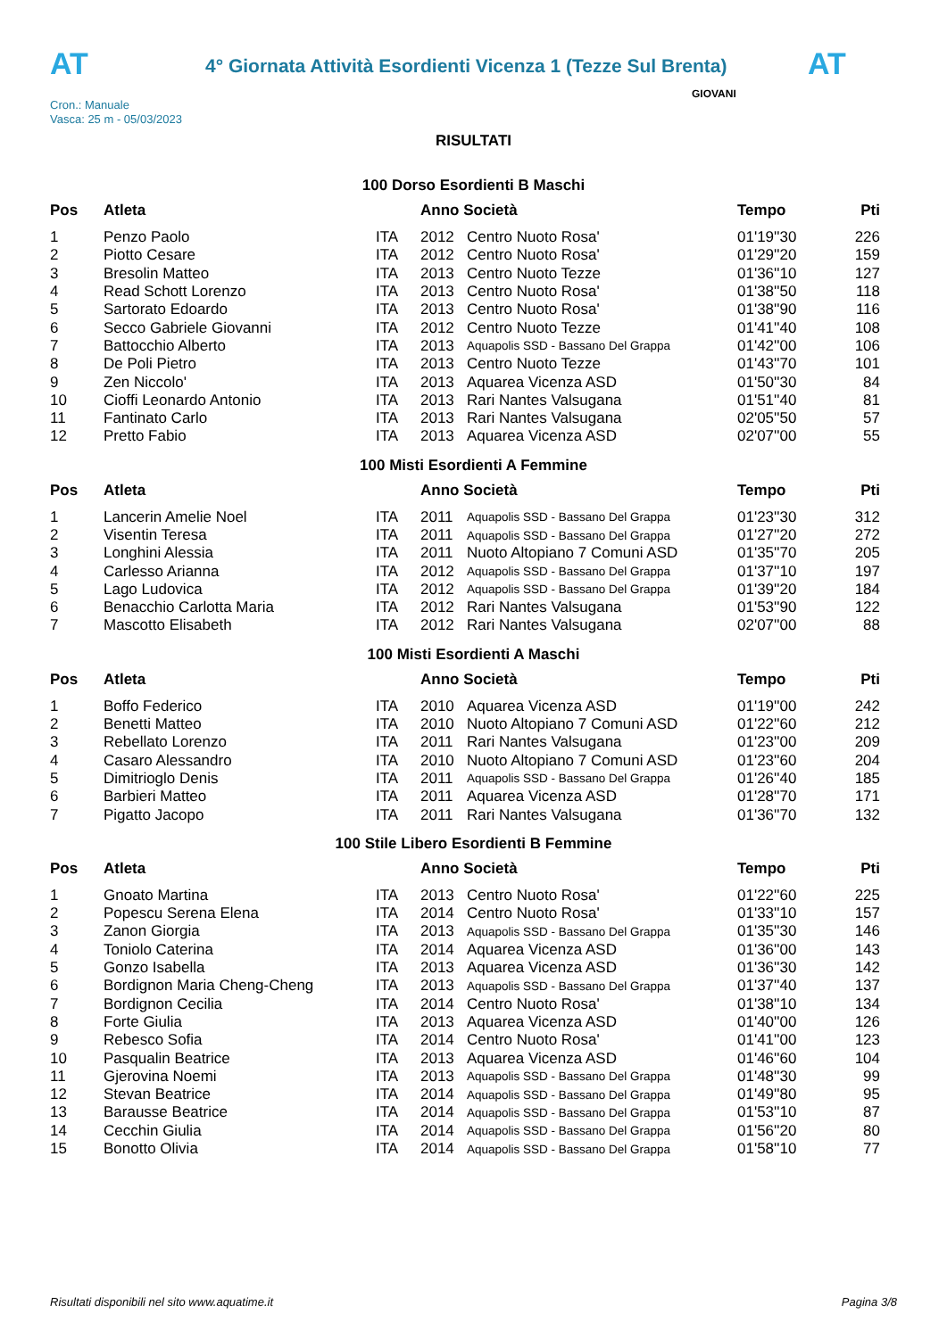AT
4° Giornata Attività Esordienti Vicenza 1 (Tezze Sul Brenta)
AT
Cron.: Manuale
Vasca: 25 m - 05/03/2023
GIOVANI
RISULTATI
100 Dorso Esordienti B Maschi
| Pos | Atleta | | Anno Società | | Tempo | Pti |
| --- | --- | --- | --- | --- | --- | --- |
| 1 | Penzo Paolo | ITA | 2012 | Centro Nuoto Rosa' | 01'19''30 | 226 |
| 2 | Piotto Cesare | ITA | 2012 | Centro Nuoto Rosa' | 01'29''20 | 159 |
| 3 | Bresolin Matteo | ITA | 2013 | Centro Nuoto Tezze | 01'36''10 | 127 |
| 4 | Read Schott Lorenzo | ITA | 2013 | Centro Nuoto Rosa' | 01'38''50 | 118 |
| 5 | Sartorato Edoardo | ITA | 2013 | Centro Nuoto Rosa' | 01'38''90 | 116 |
| 6 | Secco Gabriele Giovanni | ITA | 2012 | Centro Nuoto Tezze | 01'41''40 | 108 |
| 7 | Battocchio Alberto | ITA | 2013 | Aquapolis SSD - Bassano Del Grappa | 01'42''00 | 106 |
| 8 | De Poli Pietro | ITA | 2013 | Centro Nuoto Tezze | 01'43''70 | 101 |
| 9 | Zen Niccolo' | ITA | 2013 | Aquarea Vicenza ASD | 01'50''30 | 84 |
| 10 | Cioffi Leonardo Antonio | ITA | 2013 | Rari Nantes Valsugana | 01'51''40 | 81 |
| 11 | Fantinato Carlo | ITA | 2013 | Rari Nantes Valsugana | 02'05''50 | 57 |
| 12 | Pretto Fabio | ITA | 2013 | Aquarea Vicenza ASD | 02'07''00 | 55 |
100 Misti Esordienti A Femmine
| Pos | Atleta | | Anno Società | | Tempo | Pti |
| --- | --- | --- | --- | --- | --- | --- |
| 1 | Lancerin Amelie Noel | ITA | 2011 | Aquapolis SSD - Bassano Del Grappa | 01'23''30 | 312 |
| 2 | Visentin Teresa | ITA | 2011 | Aquapolis SSD - Bassano Del Grappa | 01'27''20 | 272 |
| 3 | Longhini Alessia | ITA | 2011 | Nuoto Altopiano 7 Comuni ASD | 01'35''70 | 205 |
| 4 | Carlesso Arianna | ITA | 2012 | Aquapolis SSD - Bassano Del Grappa | 01'37''10 | 197 |
| 5 | Lago Ludovica | ITA | 2012 | Aquapolis SSD - Bassano Del Grappa | 01'39''20 | 184 |
| 6 | Benacchio Carlotta Maria | ITA | 2012 | Rari Nantes Valsugana | 01'53''90 | 122 |
| 7 | Mascotto Elisabeth | ITA | 2012 | Rari Nantes Valsugana | 02'07''00 | 88 |
100 Misti Esordienti A Maschi
| Pos | Atleta | | Anno Società | | Tempo | Pti |
| --- | --- | --- | --- | --- | --- | --- |
| 1 | Boffo Federico | ITA | 2010 | Aquarea Vicenza ASD | 01'19''00 | 242 |
| 2 | Benetti Matteo | ITA | 2010 | Nuoto Altopiano 7 Comuni ASD | 01'22''60 | 212 |
| 3 | Rebellato Lorenzo | ITA | 2011 | Rari Nantes Valsugana | 01'23''00 | 209 |
| 4 | Casaro Alessandro | ITA | 2010 | Nuoto Altopiano 7 Comuni ASD | 01'23''60 | 204 |
| 5 | Dimitrioglo Denis | ITA | 2011 | Aquapolis SSD - Bassano Del Grappa | 01'26''40 | 185 |
| 6 | Barbieri Matteo | ITA | 2011 | Aquarea Vicenza ASD | 01'28''70 | 171 |
| 7 | Pigatto Jacopo | ITA | 2011 | Rari Nantes Valsugana | 01'36''70 | 132 |
100 Stile Libero Esordienti B Femmine
| Pos | Atleta | | Anno Società | | Tempo | Pti |
| --- | --- | --- | --- | --- | --- | --- |
| 1 | Gnoato Martina | ITA | 2013 | Centro Nuoto Rosa' | 01'22''60 | 225 |
| 2 | Popescu Serena Elena | ITA | 2014 | Centro Nuoto Rosa' | 01'33''10 | 157 |
| 3 | Zanon Giorgia | ITA | 2013 | Aquapolis SSD - Bassano Del Grappa | 01'35''30 | 146 |
| 4 | Toniolo Caterina | ITA | 2014 | Aquarea Vicenza ASD | 01'36''00 | 143 |
| 5 | Gonzo Isabella | ITA | 2013 | Aquarea Vicenza ASD | 01'36''30 | 142 |
| 6 | Bordignon Maria Cheng-Cheng | ITA | 2013 | Aquapolis SSD - Bassano Del Grappa | 01'37''40 | 137 |
| 7 | Bordignon Cecilia | ITA | 2014 | Centro Nuoto Rosa' | 01'38''10 | 134 |
| 8 | Forte Giulia | ITA | 2013 | Aquarea Vicenza ASD | 01'40''00 | 126 |
| 9 | Rebesco Sofia | ITA | 2014 | Centro Nuoto Rosa' | 01'41''00 | 123 |
| 10 | Pasqualin Beatrice | ITA | 2013 | Aquarea Vicenza ASD | 01'46''60 | 104 |
| 11 | Gjerovina Noemi | ITA | 2013 | Aquapolis SSD - Bassano Del Grappa | 01'48''30 | 99 |
| 12 | Stevan Beatrice | ITA | 2014 | Aquapolis SSD - Bassano Del Grappa | 01'49''80 | 95 |
| 13 | Barausse Beatrice | ITA | 2014 | Aquapolis SSD - Bassano Del Grappa | 01'53''10 | 87 |
| 14 | Cecchin Giulia | ITA | 2014 | Aquapolis SSD - Bassano Del Grappa | 01'56''20 | 80 |
| 15 | Bonotto Olivia | ITA | 2014 | Aquapolis SSD - Bassano Del Grappa | 01'58''10 | 77 |
Risultati disponibili nel sito www.aquatime.it Pagina 3/8